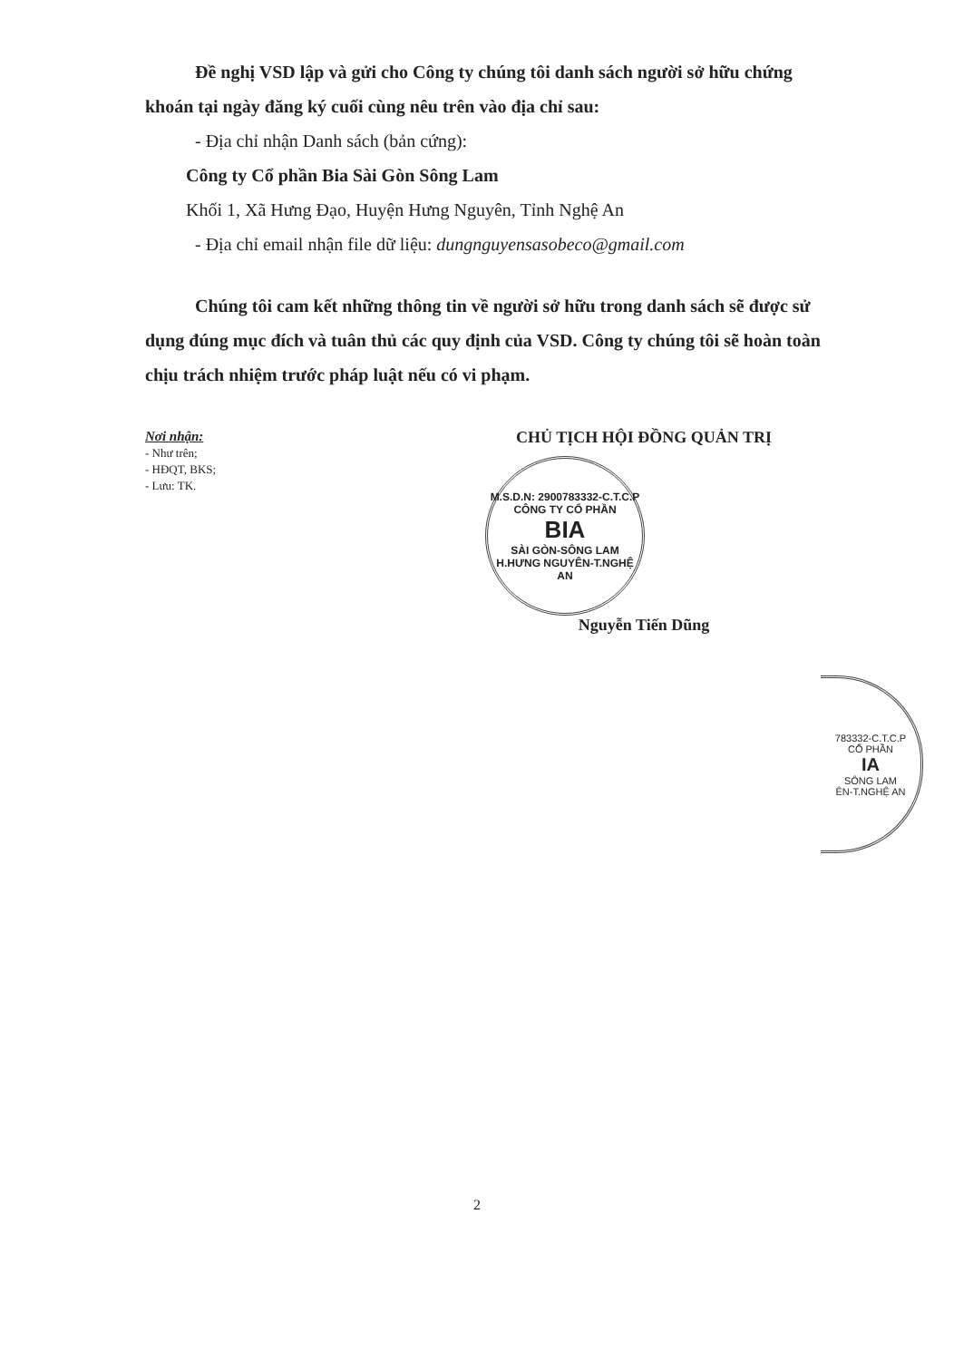Đề nghị VSD lập và gửi cho Công ty chúng tôi danh sách người sở hữu chứng khoán tại ngày đăng ký cuối cùng nêu trên vào địa chỉ sau:
- Địa chỉ nhận Danh sách (bản cứng):
Công ty Cổ phần Bia Sài Gòn Sông Lam
Khối 1, Xã Hưng Đạo, Huyện Hưng Nguyên, Tỉnh Nghệ An
- Địa chỉ email nhận file dữ liệu: dungnguyensasobeco@gmail.com
Chúng tôi cam kết những thông tin về người sở hữu trong danh sách sẽ được sử dụng đúng mục đích và tuân thủ các quy định của VSD. Công ty chúng tôi sẽ hoàn toàn chịu trách nhiệm trước pháp luật nếu có vi phạm.
Nơi nhận:
- Như trên;
- HĐQT, BKS;
- Lưu: TK.
CHỦ TỊCH HỘI ĐỒNG QUẢN TRỊ
M.S.D.N: 2900783332-C.T.C.P
CÔNG TY CỔ PHẦN
BIA
SÀI GÒN-SÔNG LAM
H.HƯNG NGUYÊN-T.NGHỆ AN
Nguyễn Tiến Dũng
783332-C.T.C.P
CỔ PHẦN
IA
SÔNG LAM
ÊN-T.NGHỆ AN
2